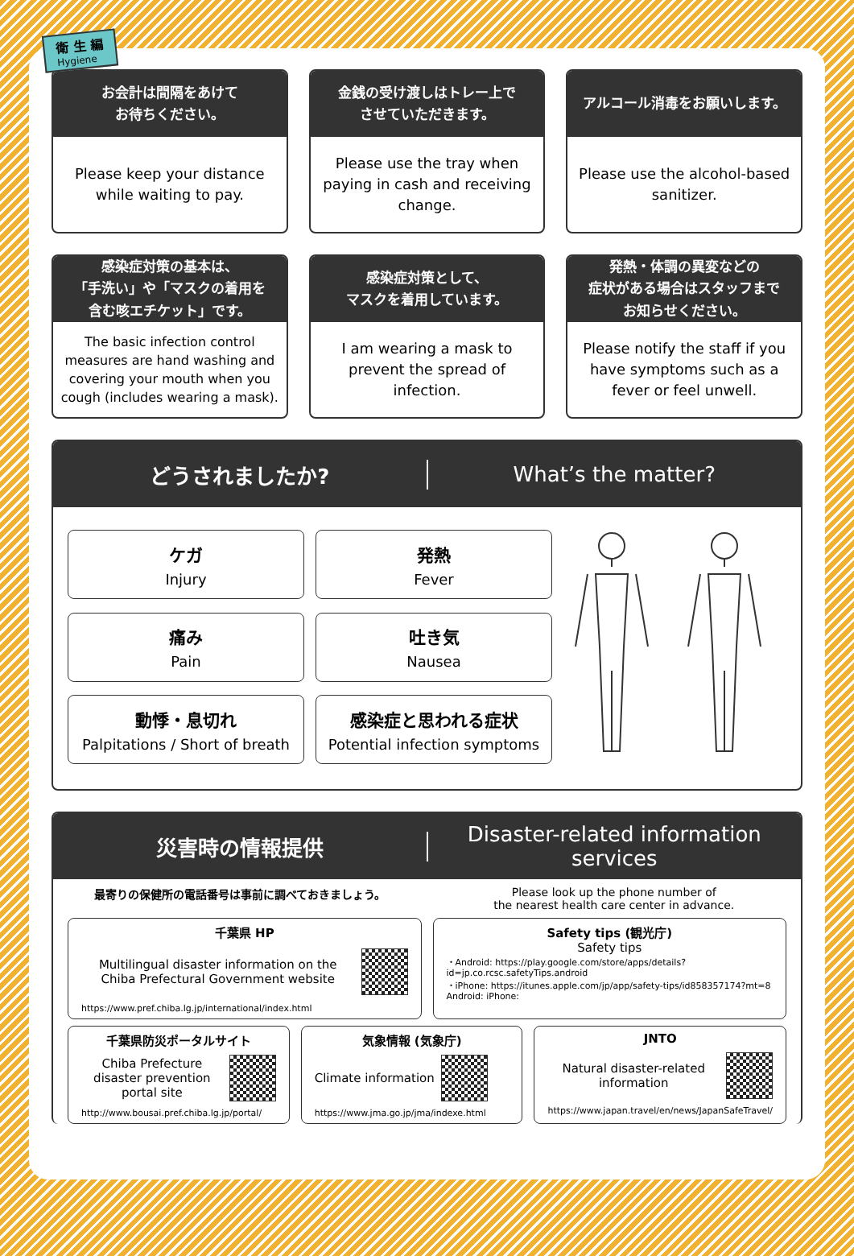衛 生 編
Hygiene
お会計は間隔をあけて
お待ちください。
Please keep your distance while waiting to pay.
金銭の受け渡しはトレー上で
させていただきます。
Please use the tray when paying in cash and receiving change.
アルコール消毒をお願いします。
Please use the alcohol-based sanitizer.
感染症対策の基本は、
「手洗い」や「マスクの着用を
含む咳エチケット」です。
The basic infection control measures are hand washing and covering your mouth when you cough (includes wearing a mask).
感染症対策として、
マスクを着用しています。
I am wearing a mask to prevent the spread of infection.
発熱・体調の異変などの
症状がある場合はスタッフまで
お知らせください。
Please notify the staff if you have symptoms such as a fever or feel unwell.
どうされましたか? What’s the matter?
ケガ
Injury
発熱
Fever
痛み
Pain
吐き気
Nausea
動悸・息切れ
Palpitations / Short of breath
感染症と思われる症状
Potential infection symptoms
災害時の情報提供
Disaster-related information services
最寄りの保健所の電話番号は事前に調べておきましょう。
Please look up the phone number of
the nearest health care center in advance.
千葉県 HP
Multilingual disaster information on the Chiba Prefectural Government website
https://www.pref.chiba.lg.jp/international/index.html
Safety tips (観光庁)
Safety tips
・Android: https://play.google.com/store/apps/details?id=jp.co.rcsc.safetyTips.android
・iPhone: https://itunes.apple.com/jp/app/safety-tips/id858357174?mt=8
Android: iPhone:
千葉県防災ポータルサイト
Chiba Prefecture disaster prevention portal site
http://www.bousai.pref.chiba.lg.jp/portal/
気象情報 (気象庁)
Climate information
https://www.jma.go.jp/jma/indexe.html
JNTO
Natural disaster-related information
https://www.japan.travel/en/news/JapanSafeTravel/